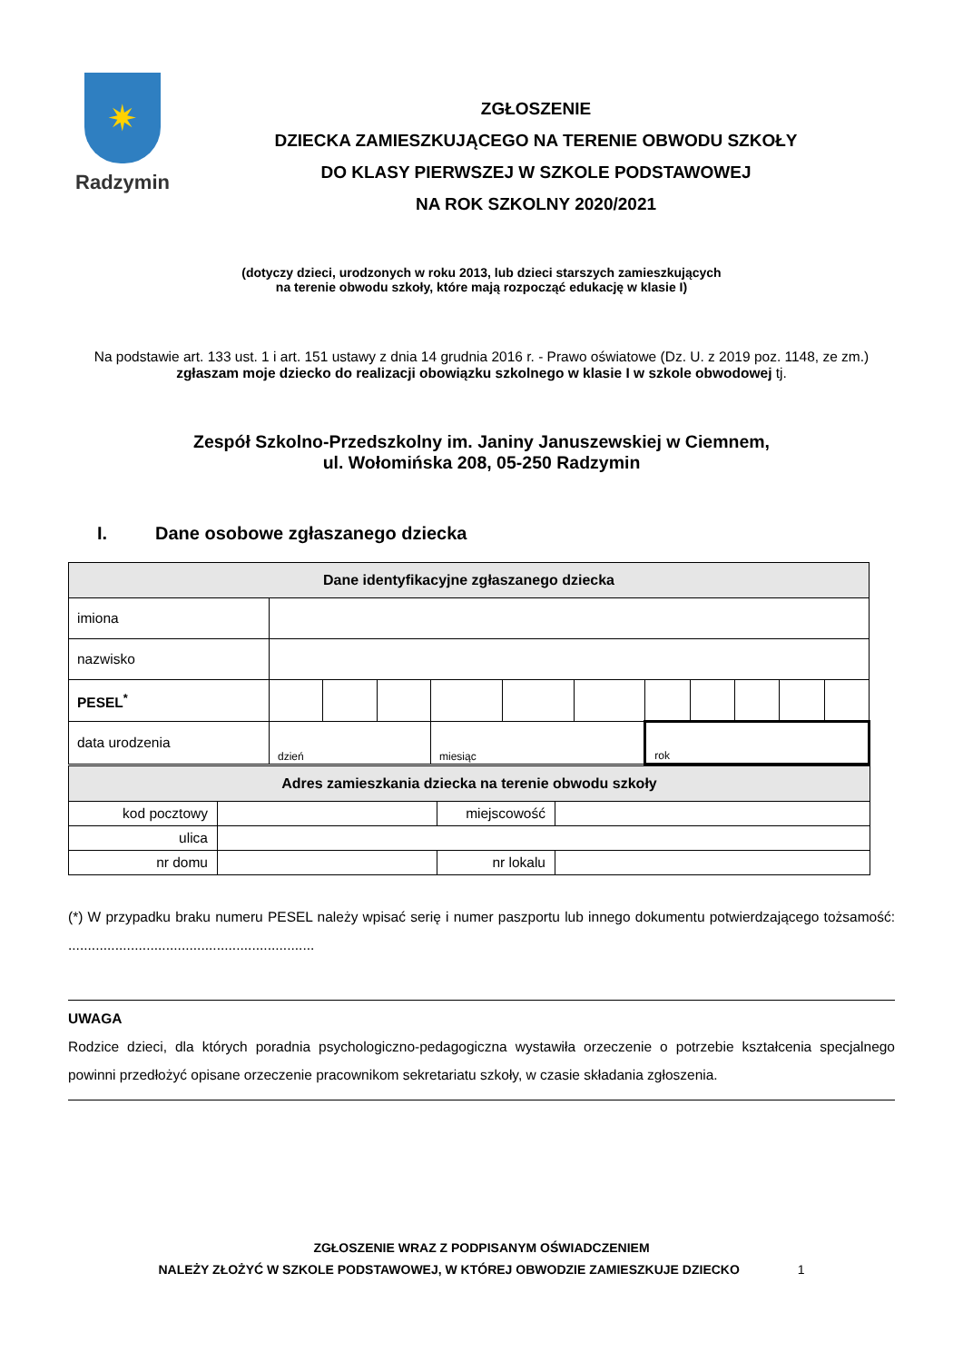✷
Radzymin
ZGŁOSZENIE
DZIECKA ZAMIESZKUJĄCEGO NA TERENIE OBWODU SZKOŁY
DO KLASY PIERWSZEJ W SZKOLE PODSTAWOWEJ
NA ROK SZKOLNY 2020/2021
(dotyczy dzieci, urodzonych w roku 2013, lub dzieci starszych zamieszkujących
na terenie obwodu szkoły, które mają rozpocząć edukację w klasie I)
Na podstawie art. 133 ust. 1 i art. 151 ustawy z dnia 14 grudnia 2016 r. - Prawo oświatowe (Dz. U. z 2019 poz. 1148, ze zm.) zgłaszam moje dziecko do realizacji obowiązku szkolnego w klasie I w szkole obwodowej tj.
Zespół Szkolno-Przedszkolny im. Janiny Januszewskiej w Ciemnem,
ul. Wołomińska 208, 05-250 Radzymin
I. Dane osobowe zgłaszanego dziecka
| Dane identyfikacyjne zgłaszanego dziecka | | | | | | | | | | | |
| --- | --- | --- | --- | --- | --- | --- | --- | --- | --- | --- | --- |
| imiona | | | | | | | | | | | |
| nazwisko | | | | | | | | | | | |
| PESEL<sup>*</sup> | | | | | | | | | | | |
| data urodzenia | dzień | | | miesiąc | | | rok | | | | |
| Adres zamieszkania dziecka na terenie obwodu szkoły | | | |
| --- | --- | --- | --- |
| kod pocztowy | | miejscowość | |
| ulica | | | |
| nr domu | | nr lokalu | |
(*) W przypadku braku numeru PESEL należy wpisać serię i numer paszportu lub innego dokumentu potwierdzającego tożsamość: ...............................................................
UWAGA
Rodzice dzieci, dla których poradnia psychologiczno-pedagogiczna wystawiła orzeczenie o potrzebie kształcenia specjalnego powinni przedłożyć opisane orzeczenie pracownikom sekretariatu szkoły, w czasie składania zgłoszenia.
ZGŁOSZENIE WRAZ Z PODPISANYM OŚWIADCZENIEM
NALEŻY ZŁOŻYĆ W SZKOLE PODSTAWOWEJ, W KTÓREJ OBWODZIE ZAMIESZKUJE DZIECKO 1